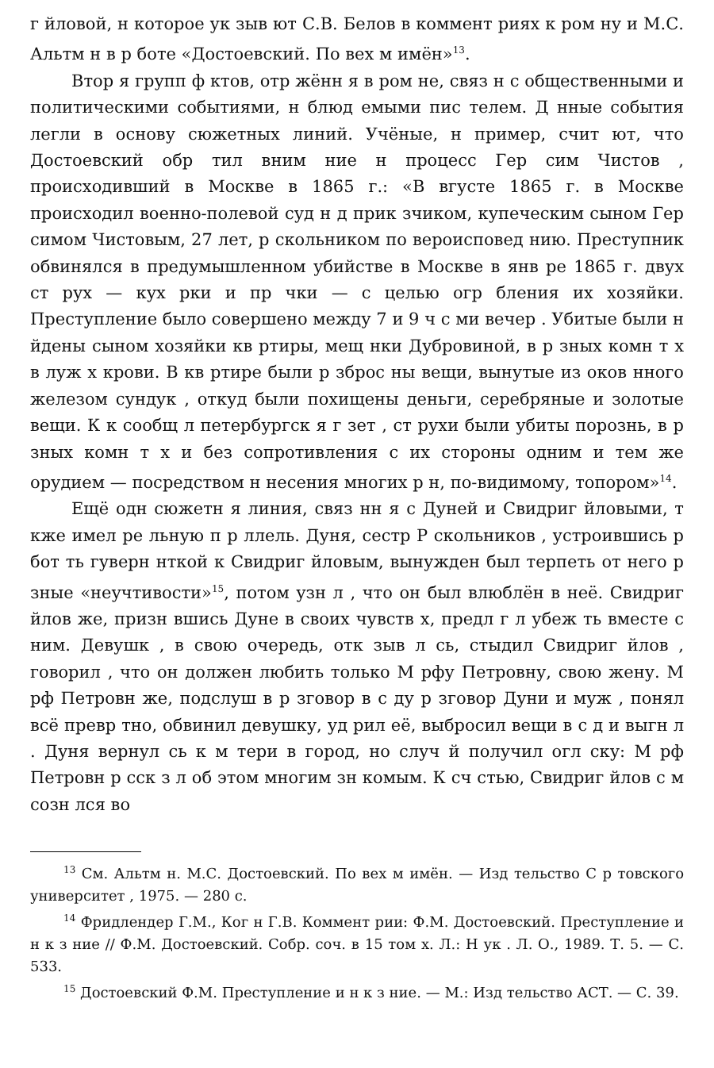г йловой, н которое ук зыв ют С.В. Белов в коммент риях к ром ну и М.С. Альтм н в р боте «Достоевский. По вех м имён»<sup>13</sup>.
Втор я групп ф ктов, отр жённ я в ром не, связ н с общественными и политическими событиями, н блюд емыми пис телем. Д нные события легли в основу сюжетных линий. Учёные, н пример, счит ют, что Достоевский обр тил вним ние н процесс Гер сим Чистов , происходивший в Москве в 1865 г.: «В вгусте 1865 г. в Москве происходил военно-полевой суд н д прик зчиком, купеческим сыном Гер симом Чистовым, 27 лет, р скольником по вероисповед нию. Преступник обвинялся в предумышленном убийстве в Москве в янв ре 1865 г. двух ст рух — кух рки и пр чки — с целью огр бления их хозяйки. Преступление было совершено между 7 и 9 ч с ми вечер . Убитые были н йдены сыном хозяйки кв ртиры, мещ нки Дубровиной, в р зных комн т х в луж х крови. В кв ртире были р зброс ны вещи, вынутые из оков нного железом сундук , откуд были похищены деньги, серебряные и золотые вещи. К к сообщ л петербургск я г зет , ст рухи были убиты порознь, в р зных комн т х и без сопротивления с их стороны одним и тем же орудием — посредством н несения многих р н, по-видимому, топором»<sup>14</sup>.
Ещё одн сюжетн я линия, связ нн я с Дуней и Свидриг йловыми, т кже имел ре льную п р ллель. Дуня, сестр Р скольников , устроившись р бот ть гуверн нткой к Свидриг йловым, вынужден был терпеть от него р зные «неучтивости»<sup>15</sup>, потом узн л , что он был влюблён в неё. Свидриг йлов же, призн вшись Дуне в своих чувств х, предл г л убеж ть вместе с ним. Девушк , в свою очередь, отк зыв л сь, стыдил Свидриг йлов , говорил , что он должен любить только М рфу Петровну, свою жену. М рф Петровн же, подслуш в р зговор в с ду р зговор Дуни и муж , понял всё превр тно, обвинил девушку, уд рил её, выбросил вещи в с д и выгн л . Дуня вернул сь к м тери в город, но случ й получил огл ску: М рф Петровн р сск з л об этом многим зн комым. К сч стью, Свидриг йлов с м созн лся во
<sup>13</sup> См. Альтм н. М.С. Достоевский. По вех м имён. — Изд тельство С р товского университет , 1975. — 280 с.
<sup>14</sup> Фридлендер Г.М., Ког н Г.В. Коммент рии: Ф.М. Достоевский. Преступление и н к з ние // Ф.М. Достоевский. Собр. соч. в 15 том х. Л.: Н ук . Л. О., 1989. Т. 5. — С. 533.
<sup>15</sup> Достоевский Ф.М. Преступление и н к з ние. — М.: Изд тельство АСТ. — С. 39.